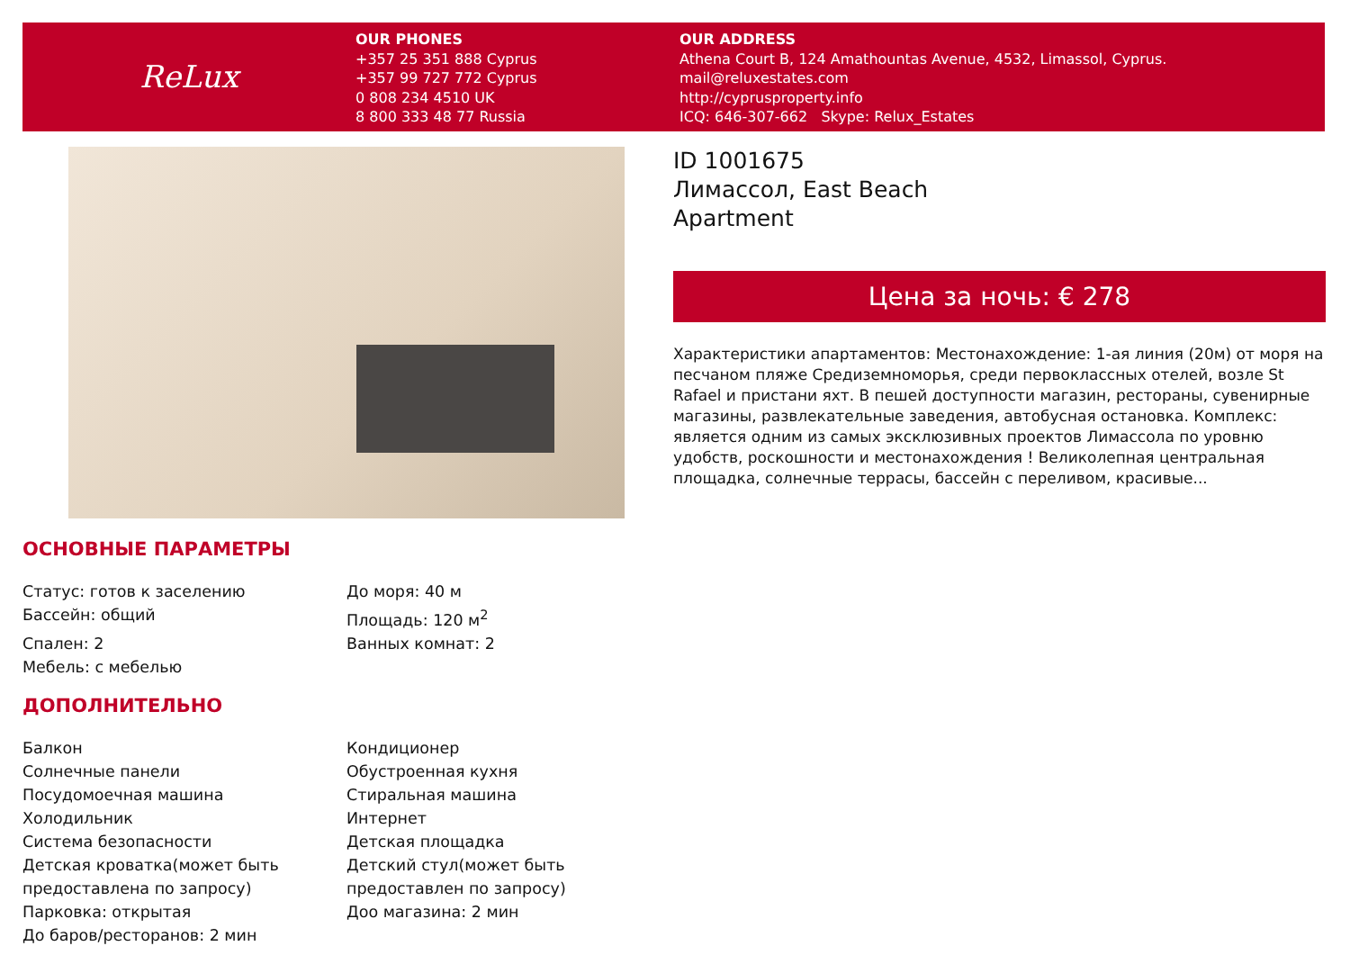ReLux
OUR PHONES
+357 25 351 888 Cyprus
+357 99 727 772 Cyprus
0 808 234 4510 UK
8 800 333 48 77 Russia
OUR ADDRESS
Athena Court B, 124 Amathountas Avenue, 4532, Limassol, Cyprus.
mail@reluxestates.com
http://cyprusproperty.info
ICQ: 646-307-662 Skype: Relux_Estates
ID 1001675
Лимассол, East Beach
Apartment
Цена за ночь: € 278
Характеристики апартаментов: Местонахождение: 1-ая линия (20м) от моря на песчаном пляже Средиземноморья, среди первоклассных отелей, возле St Rafael и пристани яхт. В пешей доступности магазин, рестораны, сувенирные магазины, развлекательные заведения, автобусная остановка. Комплекс: является одним из самых эксклюзивных проектов Лимассола по уровню удобств, роскошности и местонахождения ! Великолепная центральная площадка, солнечные террасы, бассейн с переливом, красивые...
ОСНОВНЫЕ ПАРАМЕТРЫ
| Статус: готов к заселению | До моря: 40 м |
| Бассейн: общий | Площадь: 120 м<sup>2</sup> |
| Спален: 2 | Ванных комнат: 2 |
| Мебель: с мебелью | |
ДОПОЛНИТЕЛЬНО
| Балкон | Кондиционер |
| Солнечные панели | Обустроенная кухня |
| Посудомоечная машина | Стиральная машина |
| Холодильник | Интернет |
| Система безопасности | Детская площадка |
| Детская кроватка(может быть предоставлена по запросу) | Детский стул(может быть предоставлен по запросу) |
| Парковка: открытая | Доо магазина: 2 мин |
| До баров/ресторанов: 2 мин | |